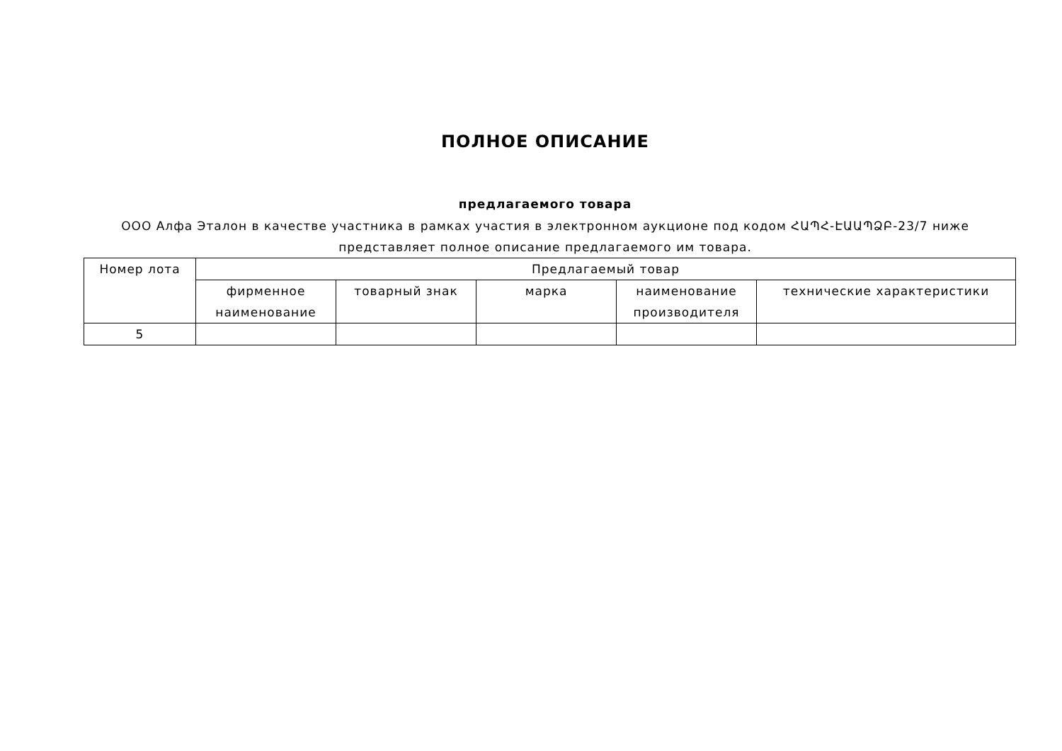ПОЛНОЕ ОПИСАНИЕ
предлагаемого товара
ООО Алфа Эталон в качестве участника в рамках участия в электронном аукционе под кодом ՀԱՊՀ-ԷԱԱՊՁԲ-23/7 ниже представляет полное описание предлагаемого им товара.
| Номер лота | Предлагаемый товар | | | | |
| | фирменное наименование | товарный знак | марка | наименование производителя | технические характеристики |
| 5 | | | | | |